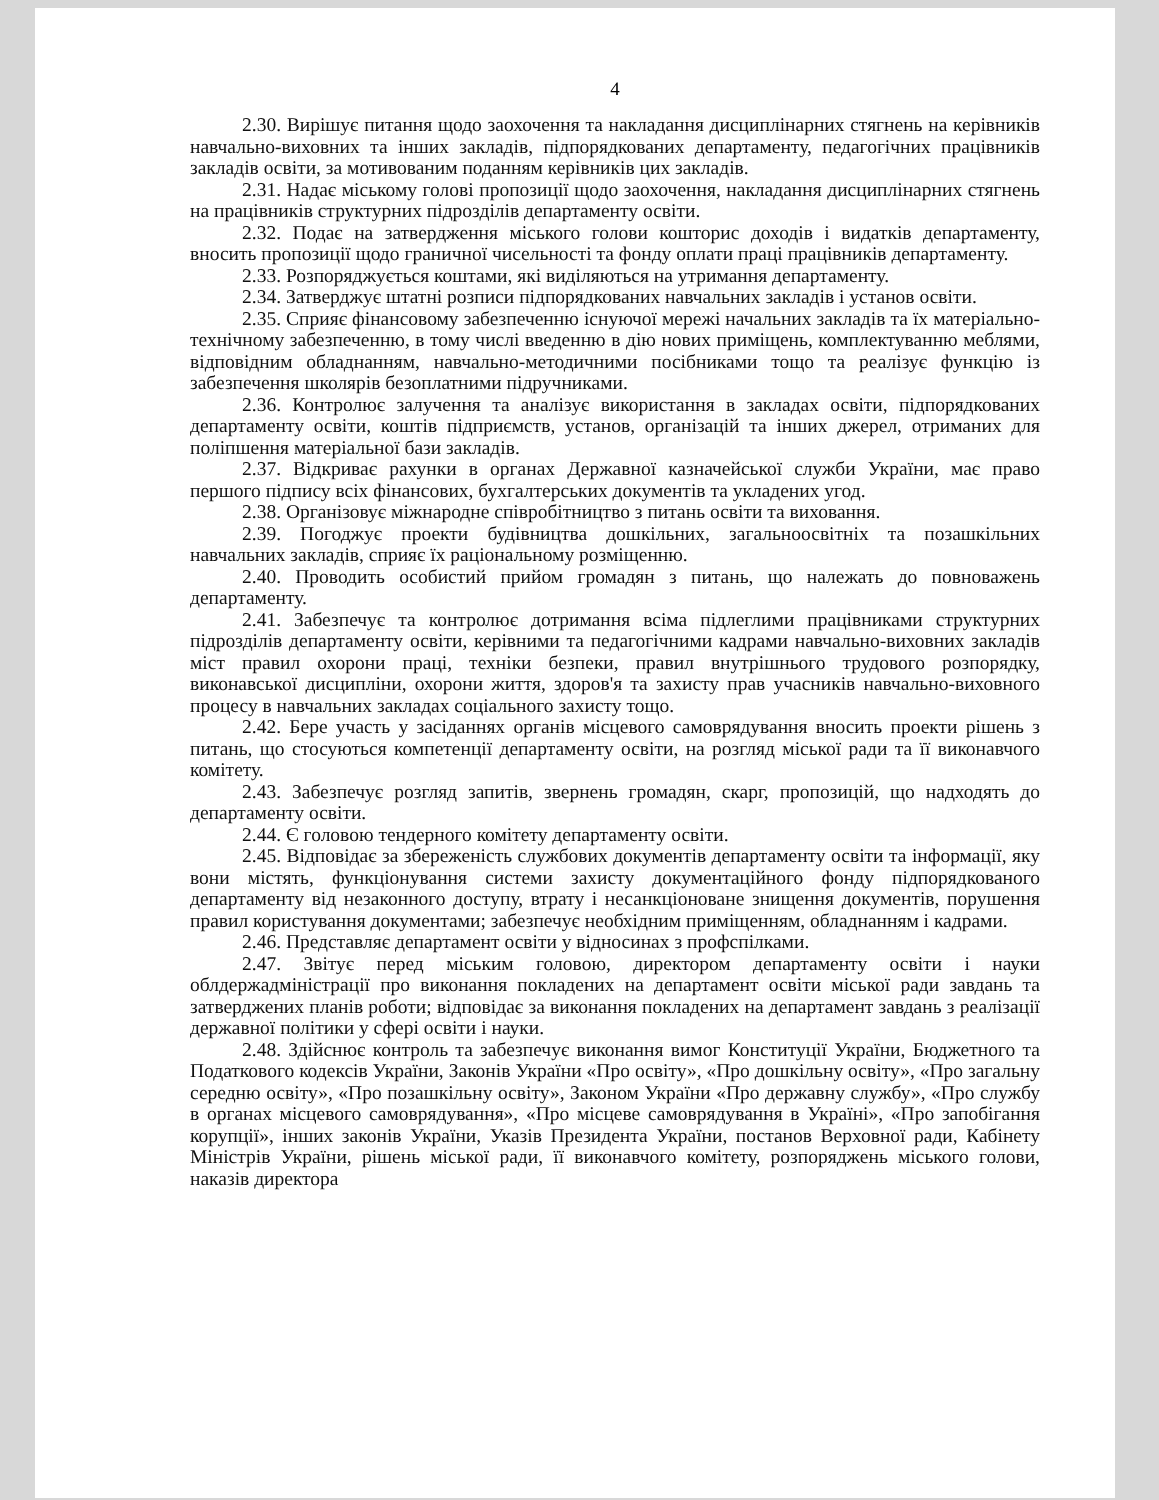4
2.30. Вирішує питання щодо заохочення та накладання дисциплінарних стягнень на керівників навчально-виховних та інших закладів, підпорядкованих департаменту, педагогічних працівників закладів освіти, за мотивованим поданням керівників цих закладів.
2.31. Надає міському голові пропозиції щодо заохочення, накладання дисциплінарних стягнень на працівників структурних підрозділів департаменту освіти.
2.32. Подає на затвердження міського голови кошторис доходів і видатків департаменту, вносить пропозиції щодо граничної чисельності та фонду оплати праці працівників департаменту.
2.33. Розпоряджується коштами, які виділяються на утримання департаменту.
2.34. Затверджує штатні розписи підпорядкованих навчальних закладів і установ освіти.
2.35. Сприяє фінансовому забезпеченню існуючої мережі начальних закладів та їх матеріально-технічному забезпеченню, в тому числі введенню в дію нових приміщень, комплектуванню меблями, відповідним обладнанням, навчально-методичними посібниками тощо та реалізує функцію із забезпечення школярів безоплатними підручниками.
2.36. Контролює залучення та аналізує використання в закладах освіти, підпорядкованих департаменту освіти, коштів підприємств, установ, організацій та інших джерел, отриманих для поліпшення матеріальної бази закладів.
2.37. Відкриває рахунки в органах Державної казначейської служби України, має право першого підпису всіх фінансових, бухгалтерських документів та укладених угод.
2.38. Організовує міжнародне співробітництво з питань освіти та виховання.
2.39. Погоджує проекти будівництва дошкільних, загальноосвітніх та позашкільних навчальних закладів, сприяє їх раціональному розміщенню.
2.40. Проводить особистий прийом громадян з питань, що належать до повноважень департаменту.
2.41. Забезпечує та контролює дотримання всіма підлеглими працівниками структурних підрозділів департаменту освіти, керівними та педагогічними кадрами навчально-виховних закладів міст правил охорони праці, техніки безпеки, правил внутрішнього трудового розпорядку, виконавської дисципліни, охорони життя, здоров'я та захисту прав учасників навчально-виховного процесу в навчальних закладах соціального захисту тощо.
2.42. Бере участь у засіданнях органів місцевого самоврядування вносить проекти рішень з питань, що стосуються компетенції департаменту освіти, на розгляд міської ради та її виконавчого комітету.
2.43. Забезпечує розгляд запитів, звернень громадян, скарг, пропозицій, що надходять до департаменту освіти.
2.44. Є головою тендерного комітету департаменту освіти.
2.45. Відповідає за збереженість службових документів департаменту освіти та інформації, яку вони містять, функціонування системи захисту документаційного фонду підпорядкованого департаменту від незаконного доступу, втрату і несанкціоноване знищення документів, порушення правил користування документами; забезпечує необхідним приміщенням, обладнанням і кадрами.
2.46. Представляє департамент освіти у відносинах з профспілками.
2.47. Звітує перед міським головою, директором департаменту освіти і науки облдержадміністрації про виконання покладених на департамент освіти міської ради завдань та затверджених планів роботи; відповідає за виконання покладених на департамент завдань з реалізації державної політики у сфері освіти і науки.
2.48. Здійснює контроль та забезпечує виконання вимог Конституції України, Бюджетного та Податкового кодексів України, Законів України «Про освіту», «Про дошкільну освіту», «Про загальну середню освіту», «Про позашкільну освіту», Законом України «Про державну службу», «Про службу в органах місцевого самоврядування», «Про місцеве самоврядування в Україні», «Про запобігання корупції», інших законів України, Указів Президента України, постанов Верховної ради, Кабінету Міністрів України, рішень міської ради, її виконавчого комітету, розпоряджень міського голови, наказів директора